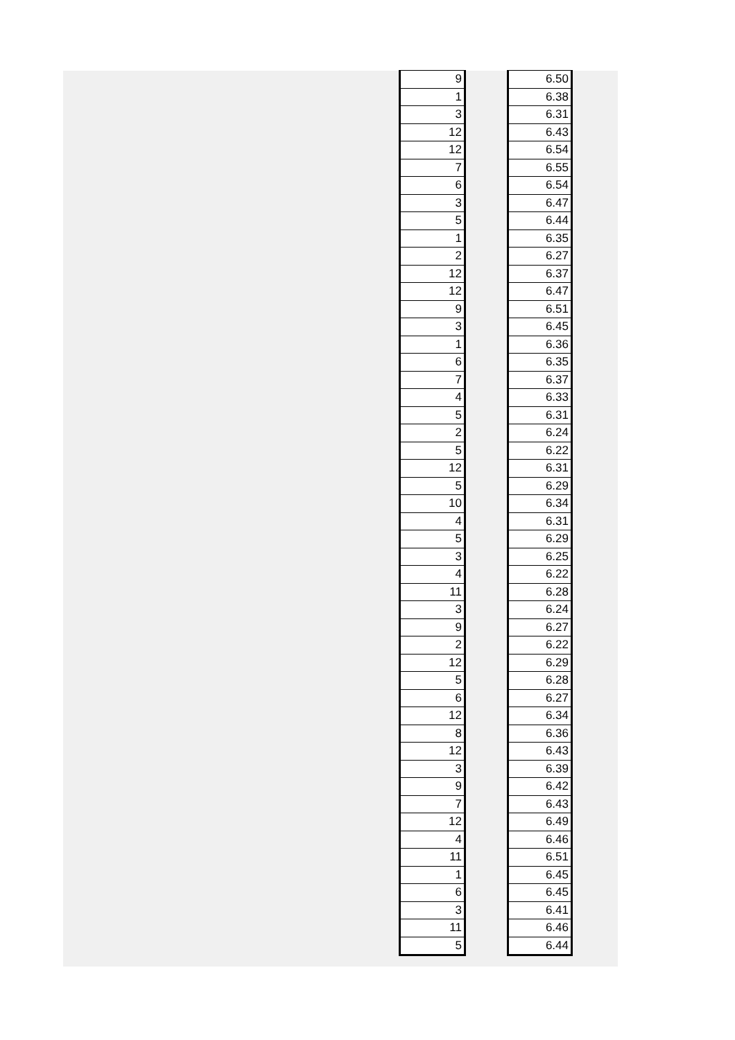| | 9 | | 6.50 |
| | 1 | | 6.38 |
| | 3 | | 6.31 |
| | 12 | | 6.43 |
| | 12 | | 6.54 |
| | 7 | | 6.55 |
| | 6 | | 6.54 |
| | 3 | | 6.47 |
| | 5 | | 6.44 |
| | 1 | | 6.35 |
| | 2 | | 6.27 |
| | 12 | | 6.37 |
| | 12 | | 6.47 |
| | 9 | | 6.51 |
| | 3 | | 6.45 |
| | 1 | | 6.36 |
| | 6 | | 6.35 |
| | 7 | | 6.37 |
| | 4 | | 6.33 |
| | 5 | | 6.31 |
| | 2 | | 6.24 |
| | 5 | | 6.22 |
| | 12 | | 6.31 |
| | 5 | | 6.29 |
| | 10 | | 6.34 |
| | 4 | | 6.31 |
| | 5 | | 6.29 |
| | 3 | | 6.25 |
| | 4 | | 6.22 |
| | 11 | | 6.28 |
| | 3 | | 6.24 |
| | 9 | | 6.27 |
| | 2 | | 6.22 |
| | 12 | | 6.29 |
| | 5 | | 6.28 |
| | 6 | | 6.27 |
| | 12 | | 6.34 |
| | 8 | | 6.36 |
| | 12 | | 6.43 |
| | 3 | | 6.39 |
| | 9 | | 6.42 |
| | 7 | | 6.43 |
| | 12 | | 6.49 |
| | 4 | | 6.46 |
| | 11 | | 6.51 |
| | 1 | | 6.45 |
| | 6 | | 6.45 |
| | 3 | | 6.41 |
| | 11 | | 6.46 |
| | 5 | | 6.44 |